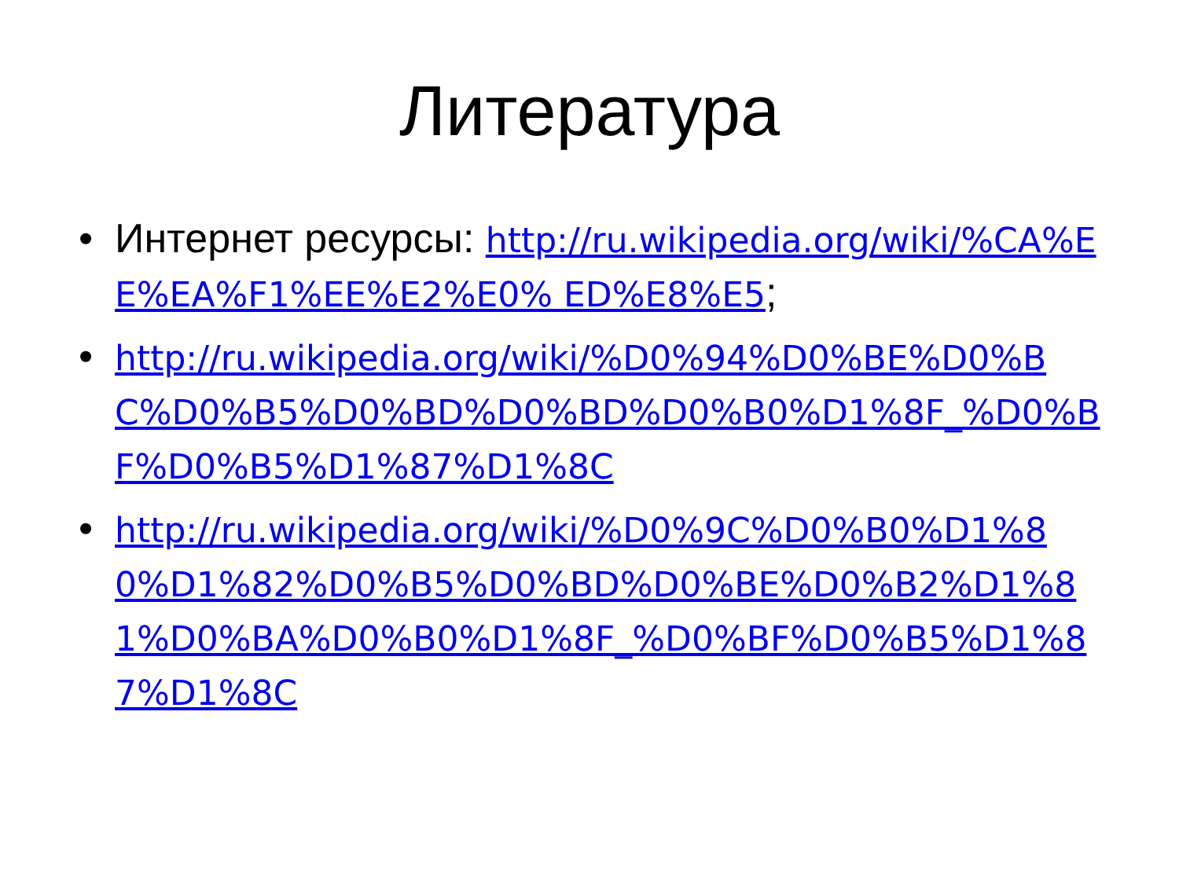Литература
• Интернет ресурсы: http://ru.wikipedia.org/wiki/%CA%EE%EA%F1%EE%E2%E0% ED%E8%E5;
• http://ru.wikipedia.org/wiki/%D0%94%D0%BE%D0%BC%D0%B5%D0%BD%D0%BD%D0%B0%D1%8F_%D0%BF%D0%B5%D1%87%D1%8C
• http://ru.wikipedia.org/wiki/%D0%9C%D0%B0%D1%80%D1%82%D0%B5%D0%BD%D0%BE%D0%B2%D1%81%D0%BA%D0%B0%D1%8F_%D0%BF%D0%B5%D1%87%D1%8C